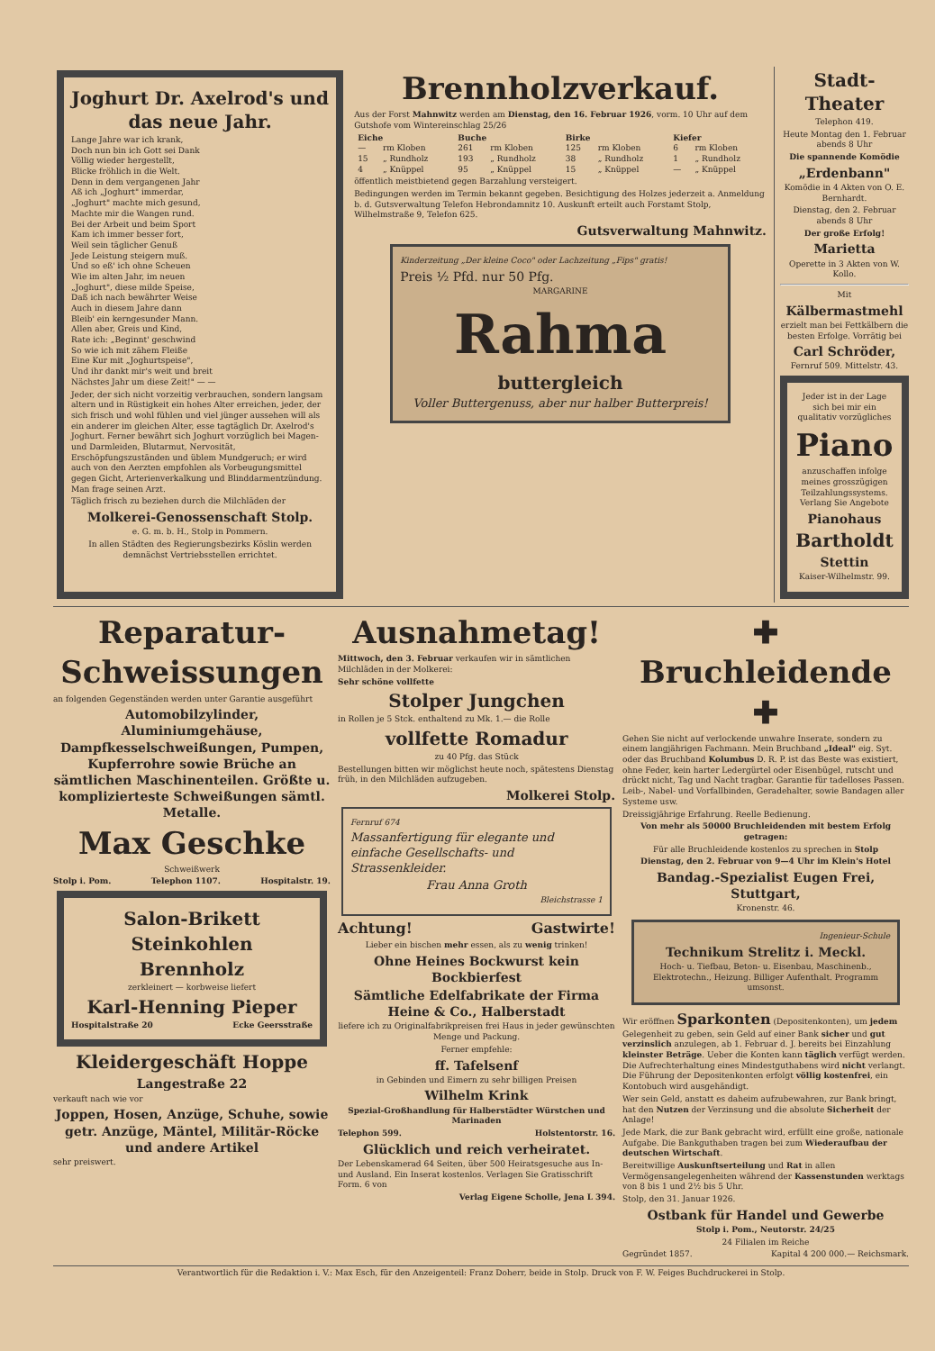Joghurt Dr. Axelrod's und das neue Jahr.
Lange Jahre war ich krank,
Doch nun bin ich Gott sei Dank
Völlig wieder hergestellt,
Blicke fröhlich in die Welt.
Denn in dem vergangenen Jahr
Aß ich „Joghurt" immerdar,
„Joghurt" machte mich gesund,
Machte mir die Wangen rund.
Bei der Arbeit und beim Sport
Kam ich immer besser fort,
Weil sein täglicher Genuß
Jede Leistung steigern muß.
Und so eß' ich ohne Scheuen
Wie im alten Jahr, im neuen
„Joghurt", diese milde Speise,
Daß ich nach bewährter Weise
Auch in diesem Jahre dann
Bleib' ein kerngesunder Mann.
Allen aber, Greis und Kind,
Rate ich: „Beginnt' geschwind
So wie ich mit zähem Fleiße
Eine Kur mit „Joghurtspeise",
Und ihr dankt mir's weit und breit
Nächstes Jahr um diese Zeit!" — —
Jeder, der sich nicht vorzeitig verbrauchen, sondern langsam altern und in Rüstigkeit ein hohes Alter erreichen, jeder, der sich frisch und wohl fühlen und viel jünger aussehen will als ein anderer im gleichen Alter, esse tagtäglich Dr. Axelrod's Joghurt. Ferner bewährt sich Joghurt vorzüglich bei Magen- und Darmleiden, Blutarmut, Nervosität, Erschöpfungszuständen und üblem Mundgeruch; er wird auch von den Aerzten empfohlen als Vorbeugungsmittel gegen Gicht, Arterienverkalkung und Blinddarmentzündung. Man frage seinen Arzt.
Täglich frisch zu beziehen durch die Milchläden der
Molkerei-Genossenschaft Stolp.
e. G. m. b. H., Stolp in Pommern.
In allen Städten des Regierungsbezirks Köslin werden demnächst Vertriebsstellen errichtet.
Brennholzverkauf.
Aus der Forst Mahnwitz werden am Dienstag, den 16. Februar 1926, vorm. 10 Uhr auf dem Gutshofe vom Wintereinschlag 25/26
| Eiche | | Buche | | Birke | | Kiefer | |
| --- | --- | --- | --- | --- | --- | --- | --- |
| — | rm Kloben | 261 | rm Kloben | 125 | rm Kloben | 6 | rm Kloben |
| 15 | „ Rundholz | 193 | „ Rundholz | 38 | „ Rundholz | 1 | „ Rundholz |
| 4 | „ Knüppel | 95 | „ Knüppel | 15 | „ Knüppel | — | „ Knüppel |
öffentlich meistbietend gegen Barzahlung versteigert.
Bedingungen werden im Termin bekannt gegeben. Besichtigung des Holzes jederzeit a. Anmeldung b. d. Gutsverwaltung Telefon Hebrondamnitz 10. Auskunft erteilt auch Forstamt Stolp, Wilhelmstraße 9, Telefon 625.
Gutsverwaltung Mahnwitz.
Kinderzeitung „Der kleine Coco" oder Lachzeitung „Fips" gratis!
Preis ½ Pfd. nur 50 Pfg.
MARGARINE
Rahma
buttergleich
Voller Buttergenuss, aber nur halber Butterpreis!
Stadt-Theater
Telephon 419.
Heute Montag den 1. Februar abends 8 Uhr
Die spannende Komödie
„Erdenbann"
Komödie in 4 Akten von O. E. Bernhardt.
Dienstag, den 2. Februar abends 8 Uhr
Der große Erfolg!
Marietta
Operette in 3 Akten von W. Kollo.
Mit
Kälbermastmehl
erzielt man bei Fettkälbern die besten Erfolge. Vorrätig bei
Carl Schröder,
Fernruf 509. Mittelstr. 43.
Jeder ist in der Lage sich bei mir ein qualitativ vorzügliches
Piano
anzuschaffen infolge meines grosszügigen Teilzahlungssystems. Verlang Sie Angebote
Pianohaus
Bartholdt
Stettin
Kaiser-Wilhelmstr. 99.
Reparatur-Schweissungen
an folgenden Gegenständen werden unter Garantie ausgeführt
Automobilzylinder, Aluminiumgehäuse, Dampfkesselschweißungen, Pumpen, Kupferrohre sowie Brüche an sämtlichen Maschinenteilen. Größte u. komplizierteste Schweißungen sämtl. Metalle.
Max Geschke
Schweißwerk
Stolp i. Pom. Telephon 1107. Hospitalstr. 19.
Salon-Brikett
Steinkohlen
Brennholz
zerkleinert — korbweise liefert
Karl-Henning Pieper
Hospitalstraße 20 Ecke Geersstraße
Kleidergeschäft Hoppe
Langestraße 22
verkauft nach wie vor
Joppen, Hosen, Anzüge, Schuhe, sowie getr. Anzüge, Mäntel, Militär-Röcke und andere Artikel
sehr preiswert.
Ausnahmetag!
Mittwoch, den 3. Februar verkaufen wir in sämtlichen Milchläden in der Molkerei:
Sehr schöne vollfette
Stolper Jungchen
in Rollen je 5 Stck. enthaltend zu Mk. 1.— die Rolle
vollfette Romadur
zu 40 Pfg. das Stück
Bestellungen bitten wir möglichst heute noch, spätestens Dienstag früh, in den Milchläden aufzugeben.
Molkerei Stolp.
Fernruf 674
Massanfertigung für elegante und einfache Gesellschafts- und Strassenkleider.
Frau Anna Groth
Bleichstrasse 1
Achtung! Gastwirte!
Lieber ein bischen mehr essen, als zu wenig trinken!
Ohne Heines Bockwurst kein Bockbierfest
Sämtliche Edelfabrikate der Firma Heine & Co., Halberstadt
liefere ich zu Originalfabrikpreisen frei Haus in jeder gewünschten Menge und Packung.
Ferner empfehle:
ff. Tafelsenf
in Gebinden und Eimern zu sehr billigen Preisen
Wilhelm Krink
Spezial-Großhandlung für Halberstädter Würstchen und Marinaden
Telephon 599. Holstentorstr. 16.
Glücklich und reich verheiratet.
Der Lebenskamerad 64 Seiten, über 500 Heiratsgesuche aus In- und Ausland. Ein Inserat kostenlos. Verlagen Sie Gratisschrift Form. 6 von
Verlag Eigene Scholle, Jena L 394.
✚ Bruchleidende ✚
Gehen Sie nicht auf verlockende unwahre Inserate, sondern zu einem langjährigen Fachmann. Mein Bruchband „Ideal" eig. Syt. oder das Bruchband Kolumbus D. R. P. ist das Beste was existiert, ohne Feder, kein harter Ledergürtel oder Eisenbügel, rutscht und drückt nicht, Tag und Nacht tragbar. Garantie für tadelloses Passen. Leib-, Nabel- und Vorfallbinden, Geradehalter, sowie Bandagen aller Systeme usw.
Dreissigjährige Erfahrung. Reelle Bedienung.
Von mehr als 50000 Bruchleidenden mit bestem Erfolg getragen:
Für alle Bruchleidende kostenlos zu sprechen in Stolp
Dienstag, den 2. Februar von 9—4 Uhr im Klein's Hotel
Bandag.-Spezialist Eugen Frei, Stuttgart,
Kronenstr. 46.
Ingenieur-Schule
Technikum Strelitz i. Meckl.
Hoch- u. Tiefbau, Beton- u. Eisenbau, Maschinenb., Elektrotechn., Heizung. Billiger Aufenthalt. Programm umsonst.
Wir eröffnen Sparkonten (Depositenkonten), um jedem Gelegenheit zu geben, sein Geld auf einer Bank sicher und gut verzinslich anzulegen, ab 1. Februar d. J. bereits bei Einzahlung kleinster Beträge. Ueber die Konten kann täglich verfügt werden. Die Aufrechterhaltung eines Mindestguthabens wird nicht verlangt. Die Führung der Depositenkonten erfolgt völlig kostenfrei, ein Kontobuch wird ausgehändigt.
Wer sein Geld, anstatt es daheim aufzubewahren, zur Bank bringt, hat den Nutzen der Verzinsung und die absolute Sicherheit der Anlage!
Jede Mark, die zur Bank gebracht wird, erfüllt eine große, nationale Aufgabe. Die Bankguthaben tragen bei zum Wiederaufbau der deutschen Wirtschaft.
Bereitwillige Auskunftserteilung und Rat in allen Vermögensangelegenheiten während der Kassenstunden werktags von 8 bis 1 und 2½ bis 5 Uhr.
Stolp, den 31. Januar 1926.
Ostbank für Handel und Gewerbe
Stolp i. Pom., Neutorstr. 24/25
24 Filialen im Reiche
Gegründet 1857. Kapital 4 200 000.— Reichsmark.
Verantwortlich für die Redaktion i. V.: Max Esch, für den Anzeigenteil: Franz Doherr, beide in Stolp. Druck von F. W. Feiges Buchdruckerei in Stolp.